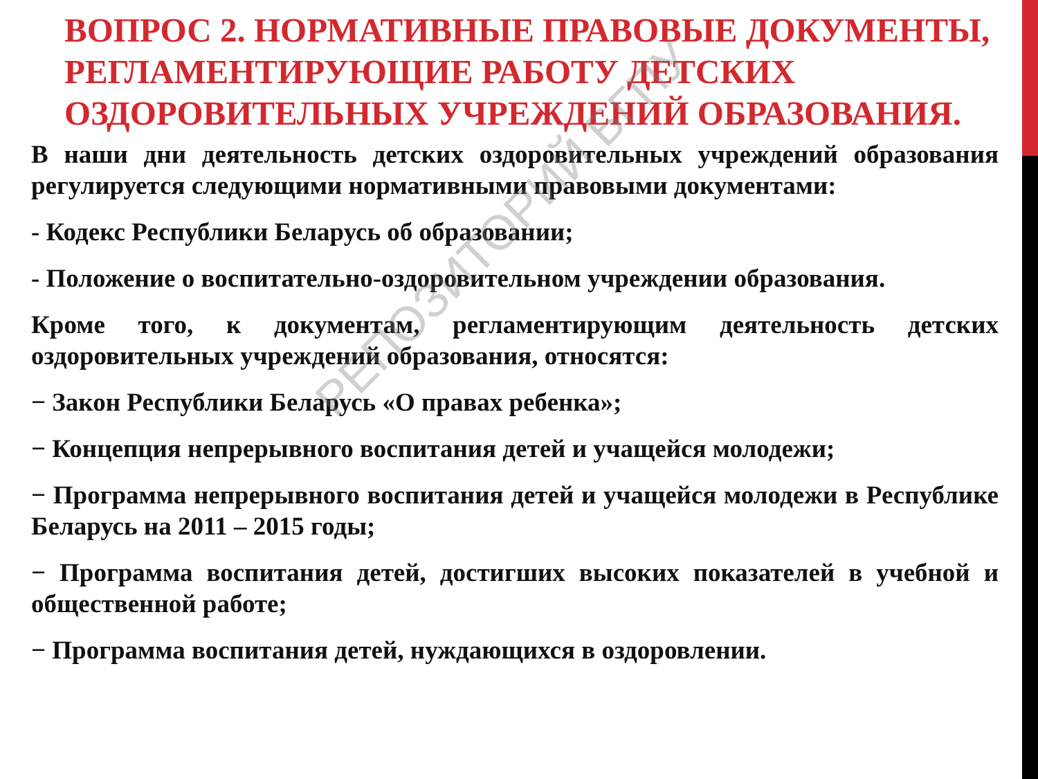ВОПРОС 2. НОРМАТИВНЫЕ ПРАВОВЫЕ ДОКУМЕНТЫ, РЕГЛАМЕНТИРУЮЩИЕ РАБОТУ ДЕТСКИХ ОЗДОРОВИТЕЛЬНЫХ УЧРЕЖДЕНИЙ ОБРАЗОВАНИЯ.
В наши дни деятельность детских оздоровительных учреждений образования регулируется следующими нормативными правовыми документами:
- Кодекс Республики Беларусь об образовании;
- Положение о воспитательно-оздоровительном учреждении образования.
Кроме того, к документам, регламентирующим деятельность детских оздоровительных учреждений образования, относятся:
− Закон Республики Беларусь «О правах ребенка»;
− Концепция непрерывного воспитания детей и учащейся молодежи;
− Программа непрерывного воспитания детей и учащейся молодежи в Республике Беларусь на 2011 – 2015 годы;
− Программа воспитания детей, достигших высоких показателей в учебной и общественной работе;
− Программа воспитания детей, нуждающихся в оздоровлении.
РЕПОЗИТОРИЙ БГПУ